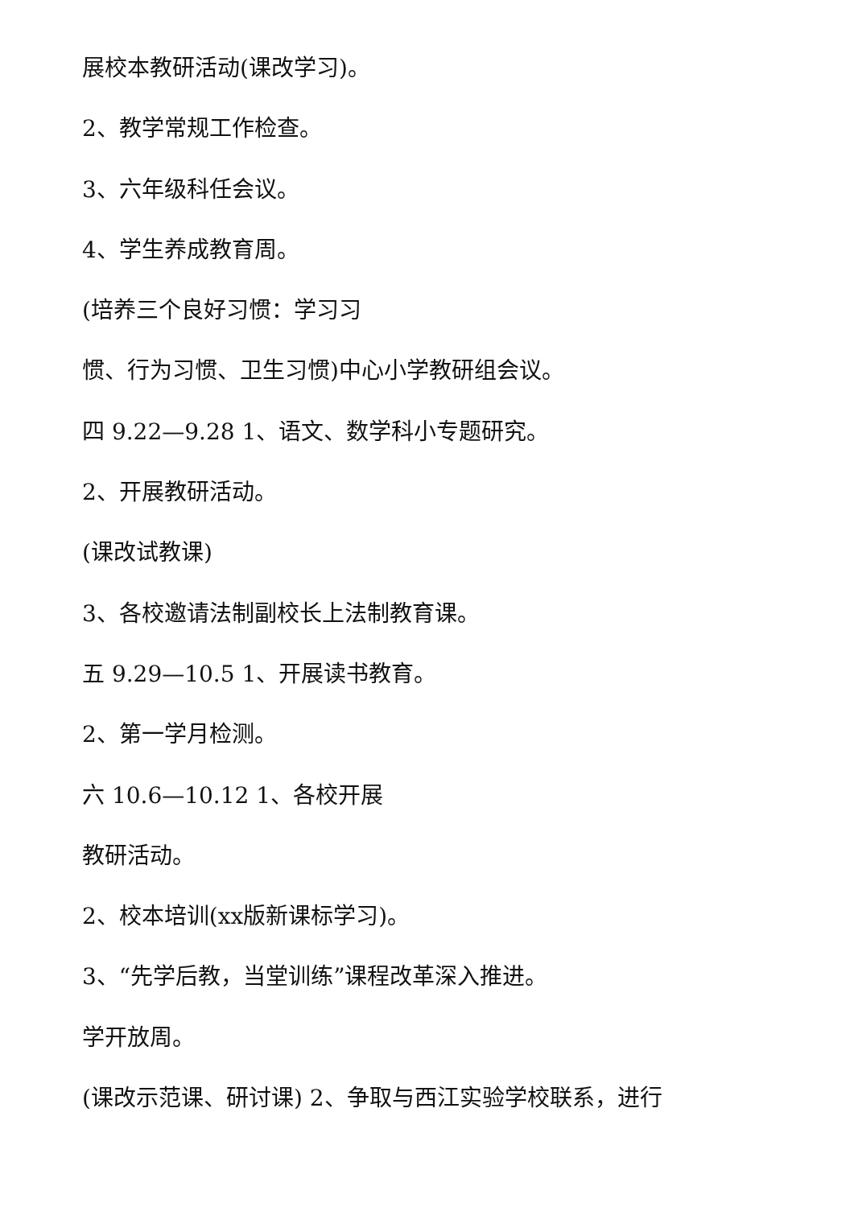展校本教研活动(课改学习)。
2、教学常规工作检查。
3、六年级科任会议。
4、学生养成教育周。
(培养三个良好习惯：学习习
惯、行为习惯、卫生习惯)中心小学教研组会议。
四 9.22—9.28 1、语文、数学科小专题研究。
2、开展教研活动。
(课改试教课)
3、各校邀请法制副校长上法制教育课。
五 9.29—10.5 1、开展读书教育。
2、第一学月检测。
六 10.6—10.12 1、各校开展
教研活动。
2、校本培训(xx版新课标学习)。
3、“先学后教，当堂训练”课程改革深入推进。
学开放周。
(课改示范课、研讨课) 2、争取与西江实验学校联系，进行